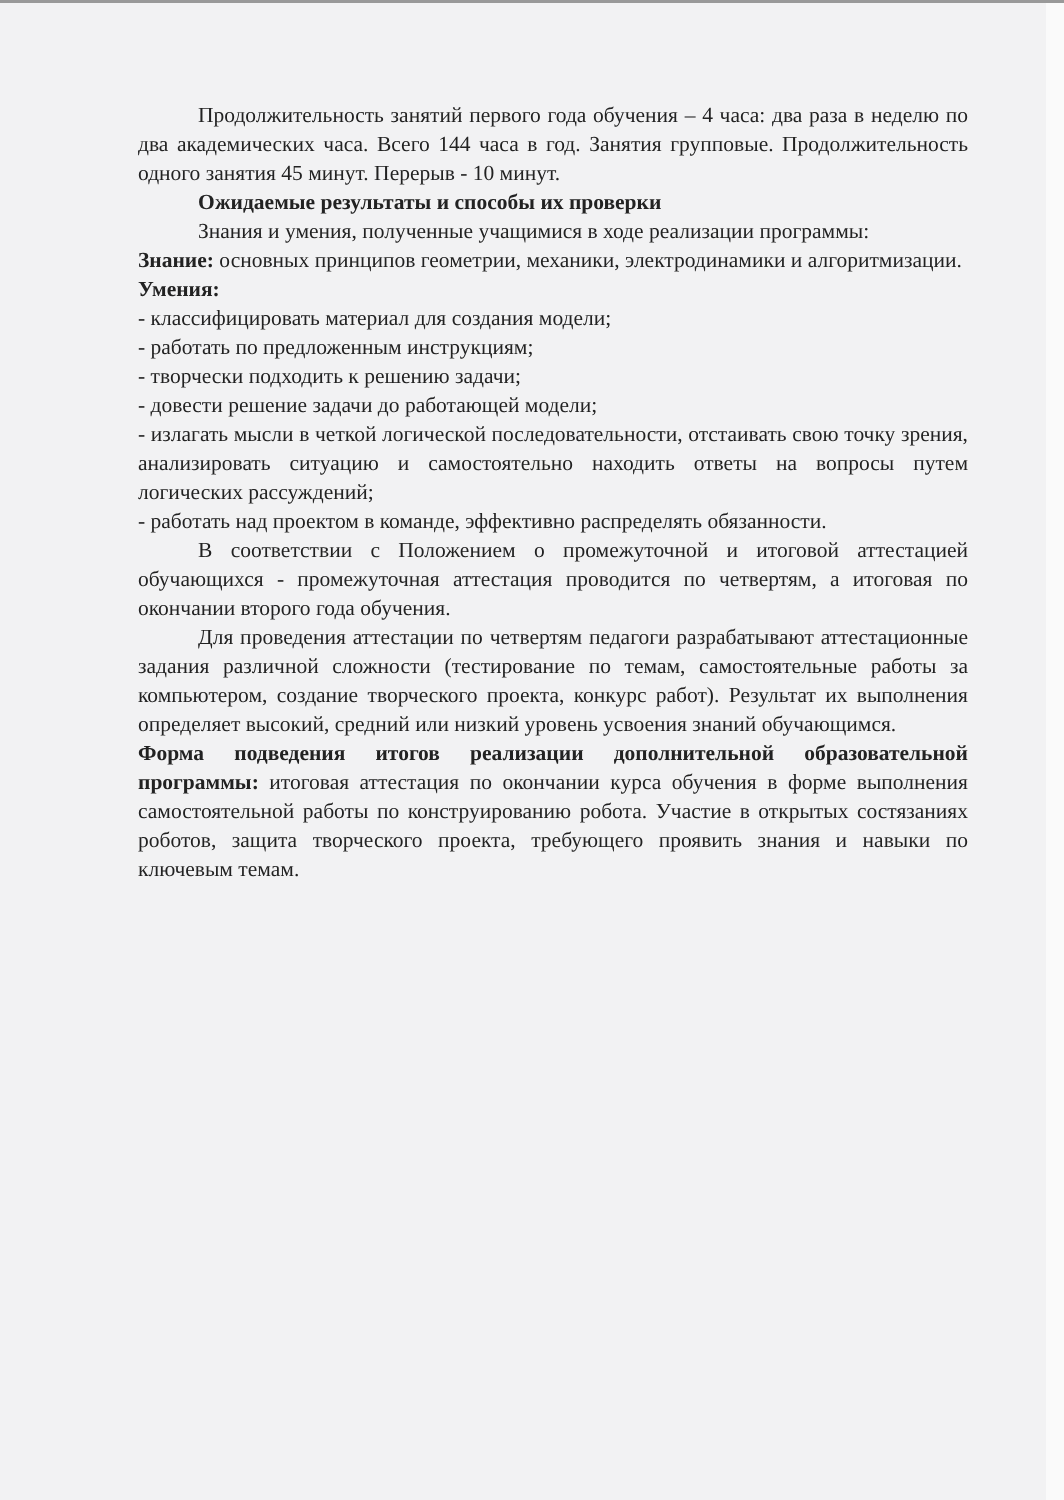Продолжительность занятий первого года обучения – 4 часа: два раза в неделю по два академических часа. Всего 144 часа в год. Занятия групповые. Продолжительность одного занятия 45 минут. Перерыв - 10 минут.
Ожидаемые результаты и способы их проверки
Знания и умения, полученные учащимися в ходе реализации программы:
Знание: основных принципов геометрии, механики, электродинамики и алгоритмизации.
Умения:
- классифицировать материал для создания модели;
- работать по предложенным инструкциям;
- творчески подходить к решению задачи;
- довести решение задачи до работающей модели;
- излагать мысли в четкой логической последовательности, отстаивать свою точку зрения, анализировать ситуацию и самостоятельно находить ответы на вопросы путем логических рассуждений;
- работать над проектом в команде, эффективно распределять обязанности.
В соответствии с Положением о промежуточной и итоговой аттестацией обучающихся - промежуточная аттестация проводится по четвертям, а итоговая по окончании второго года обучения.
Для проведения аттестации по четвертям педагоги разрабатывают аттестационные задания различной сложности (тестирование по темам, самостоятельные работы за компьютером, создание творческого проекта, конкурс работ). Результат их выполнения определяет высокий, средний или низкий уровень усвоения знаний обучающимся.
Форма подведения итогов реализации дополнительной образовательной программы: итоговая аттестация по окончании курса обучения в форме выполнения самостоятельной работы по конструированию робота. Участие в открытых состязаниях роботов, защита творческого проекта, требующего проявить знания и навыки по ключевым темам.